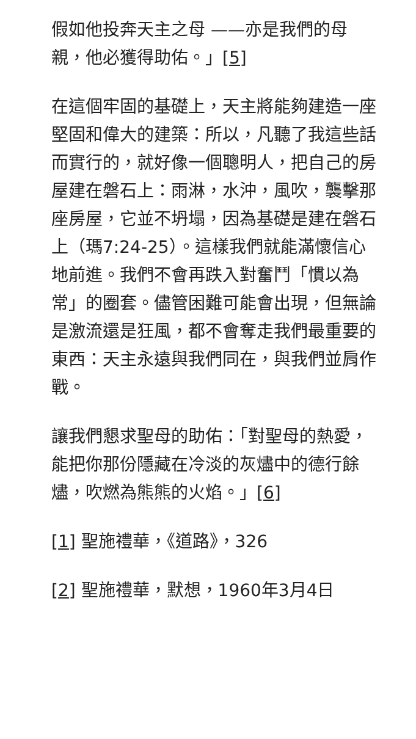假如他投奔天主之母 ——亦是我們的母親，他必獲得助佑。」[5]
在這個牢固的基礎上，天主將能夠建造一座堅固和偉大的建築：所以，凡聽了我這些話而實行的，就好像一個聰明人，把自己的房屋建在磐石上：雨淋，水沖，風吹，襲擊那座房屋，它並不坍塌，因為基礎是建在磐石上（瑪7:24-25）。這樣我們就能滿懷信心地前進。我們不會再跌入對奮鬥「慣以為常」的圈套。儘管困難可能會出現，但無論是激流還是狂風，都不會奪走我們最重要的東西：天主永遠與我們同在，與我們並肩作戰。
讓我們懇求聖母的助佑：「對聖母的熱愛，能把你那份隱藏在冷淡的灰燼中的德行餘燼，吹燃為熊熊的火焰。」[6]
[1] 聖施禮華，《道路》，326
[2] 聖施禮華，默想，1960年3月4日